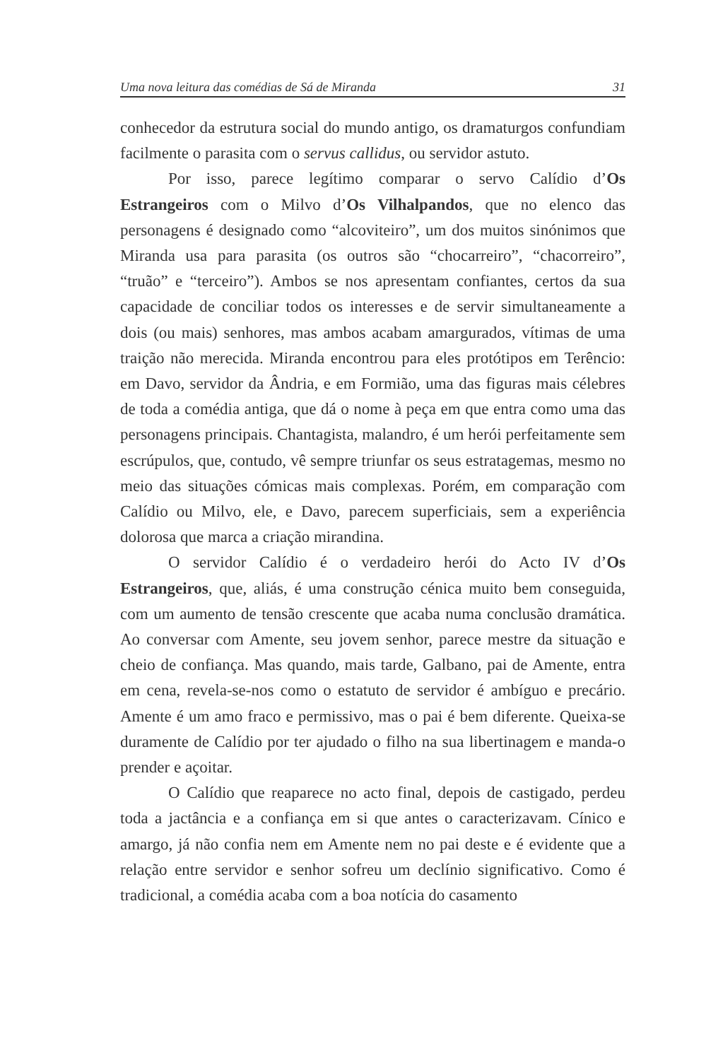Uma nova leitura das comédias de Sá de Miranda 31
conhecedor da estrutura social do mundo antigo, os dramaturgos confundiam facilmente o parasita com o servus callidus, ou servidor astuto.
Por isso, parece legítimo comparar o servo Calídio d’Os Estrangeiros com o Milvo d’Os Vilhalpandos, que no elenco das personagens é designado como “alcoviteiro”, um dos muitos sinónimos que Miranda usa para parasita (os outros são “chocarreiro”, “chacorreiro”, “truão” e “terceiro”). Ambos se nos apresentam confiantes, certos da sua capacidade de conciliar todos os interesses e de servir simultaneamente a dois (ou mais) senhores, mas ambos acabam amargurados, vítimas de uma traição não merecida. Miranda encontrou para eles protótipos em Terêncio: em Davo, servidor da Ândria, e em Formião, uma das figuras mais célebres de toda a comédia antiga, que dá o nome à peça em que entra como uma das personagens principais. Chantagista, malandro, é um herói perfeitamente sem escrúpulos, que, contudo, vê sempre triunfar os seus estratagemas, mesmo no meio das situações cómicas mais complexas. Porém, em comparação com Calídio ou Milvo, ele, e Davo, parecem superficiais, sem a experiência dolorosa que marca a criação mirandina.
O servidor Calídio é o verdadeiro herói do Acto IV d’Os Estrangeiros, que, aliás, é uma construção cénica muito bem conseguida, com um aumento de tensão crescente que acaba numa conclusão dramática. Ao conversar com Amente, seu jovem senhor, parece mestre da situação e cheio de confiança. Mas quando, mais tarde, Galbano, pai de Amente, entra em cena, revela-se-nos como o estatuto de servidor é ambíguo e precário. Amente é um amo fraco e permissivo, mas o pai é bem diferente. Queixa-se duramente de Calídio por ter ajudado o filho na sua libertinagem e manda-o prender e açoitar.
O Calídio que reaparece no acto final, depois de castigado, perdeu toda a jactância e a confiança em si que antes o caracterizavam. Cínico e amargo, já não confia nem em Amente nem no pai deste e é evidente que a relação entre servidor e senhor sofreu um declínio significativo. Como é tradicional, a comédia acaba com a boa notícia do casamento